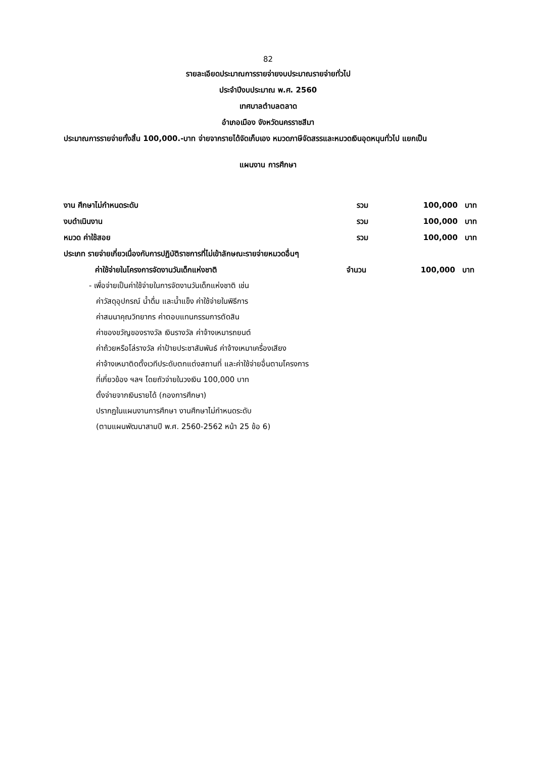82
รายละเอียดประมาณการรายจ่ายงบประมาณรายจ่ายทั่วไป
ประจำปีงบประมาณ พ.ศ. 2560
เทศบาลตำบลตลาด
อำเภอเมือง จังหวัดนครราชสีมา
ประมาณการรายจ่ายทั้งสิ้น 100,000.-บาท จ่ายจากรายได้จัดเก็บเอง หมวดภาษีจัดสรรและหมวดเงินอุดหนุนทั่วไป แยกเป็น
แผนงาน การศึกษา
งาน ศึกษาไม่กำหนดระดับ รวม 100,000 บาท
งบดำเนินงาน รวม 100,000 บาท
หมวด ค่าใช้สอย รวม 100,000 บาท
ประเภท รายจ่ายเกี่ยวเนื่องกับการปฏิบัติราชการที่ไม่เข้าลักษณะรายจ่ายหมวดอื่นๆ
ค่าใช้จ่ายในโครงการจัดงานวันเด็กแห่งชาติ จำนวน 100,000 บาท
- เพื่อจ่ายเป็นค่าใช้จ่ายในการจัดงานวันเด็กแห่งชาติ เช่น
ค่าวัสดุอุปกรณ์ น้ำดื่ม และน้ำแข็ง ค่าใช้จ่ายในพิธีการ
ค่าสมนาคุณวิทยากร ค่าตอบแทนกรรมการตัดสิน
ค่าของขวัญของรางวัล เงินรางวัล ค่าจ้างเหมารถยนต์
ค่าถ้วยหรือโล่รางวัล ค่าป้ายประชาสัมพันธ์ ค่าจ้างเหมาเครื่องเสียง
ค่าจ้างเหมาติดตั้งเวทีประดับตกแต่งสถานที่ และค่าใช้จ่ายอื่นตามโครงการ
ที่เกี่ยวข้อง ฯลฯ โดยถัวจ่ายในวงเงิน 100,000 บาท
ตั้งจ่ายจากเงินรายได้ (กองการศึกษา)
ปรากฏในแผนงานการศึกษา งานศึกษาไม่กำหนดระดับ
(ตามแผนพัฒนาสามปี พ.ศ. 2560-2562 หน้า 25 ข้อ 6)